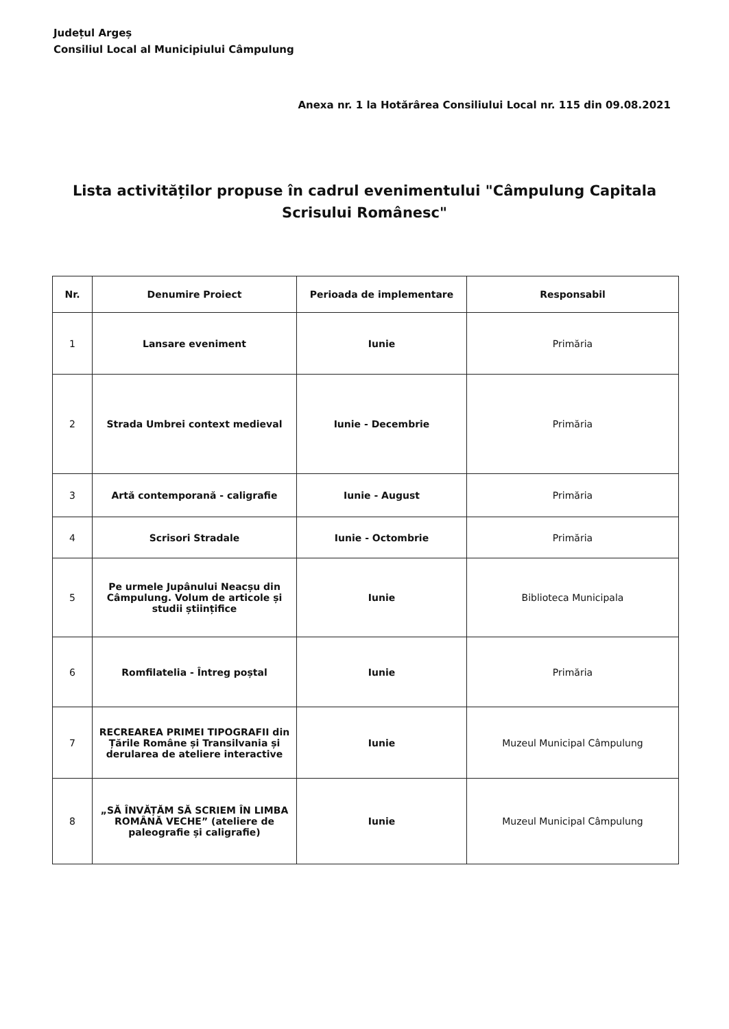Județul Argeș
Consiliul Local al Municipiului Câmpulung
Anexa nr. 1 la Hotărârea Consiliului Local nr. 115 din 09.08.2021
Lista activităților propuse în cadrul evenimentului "Câmpulung Capitala Scrisului Românesc"
| Nr. | Denumire Proiect | Perioada de implementare | Responsabil |
| --- | --- | --- | --- |
| 1 | Lansare eveniment | Iunie | Primăria |
| 2 | Strada Umbrei context medieval | Iunie - Decembrie | Primăria |
| 3 | Artă contemporană - caligrafie | Iunie - August | Primăria |
| 4 | Scrisori Stradale | Iunie - Octombrie | Primăria |
| 5 | Pe urmele Jupânului Neacșu din Câmpulung. Volum de articole și studii științifice | Iunie | Biblioteca Municipala |
| 6 | Romfilatelia - Întreg poștal | Iunie | Primăria |
| 7 | RECREAREA PRIMEI TIPOGRAFII din Țările Române și Transilvania și derularea de ateliere interactive | Iunie | Muzeul Municipal Câmpulung |
| 8 | „SĂ ÎNVĂȚĂM SĂ SCRIEM ÎN LIMBA ROMÂNĂ VECHE” (ateliere de paleografie și caligrafie) | Iunie | Muzeul Municipal Câmpulung |